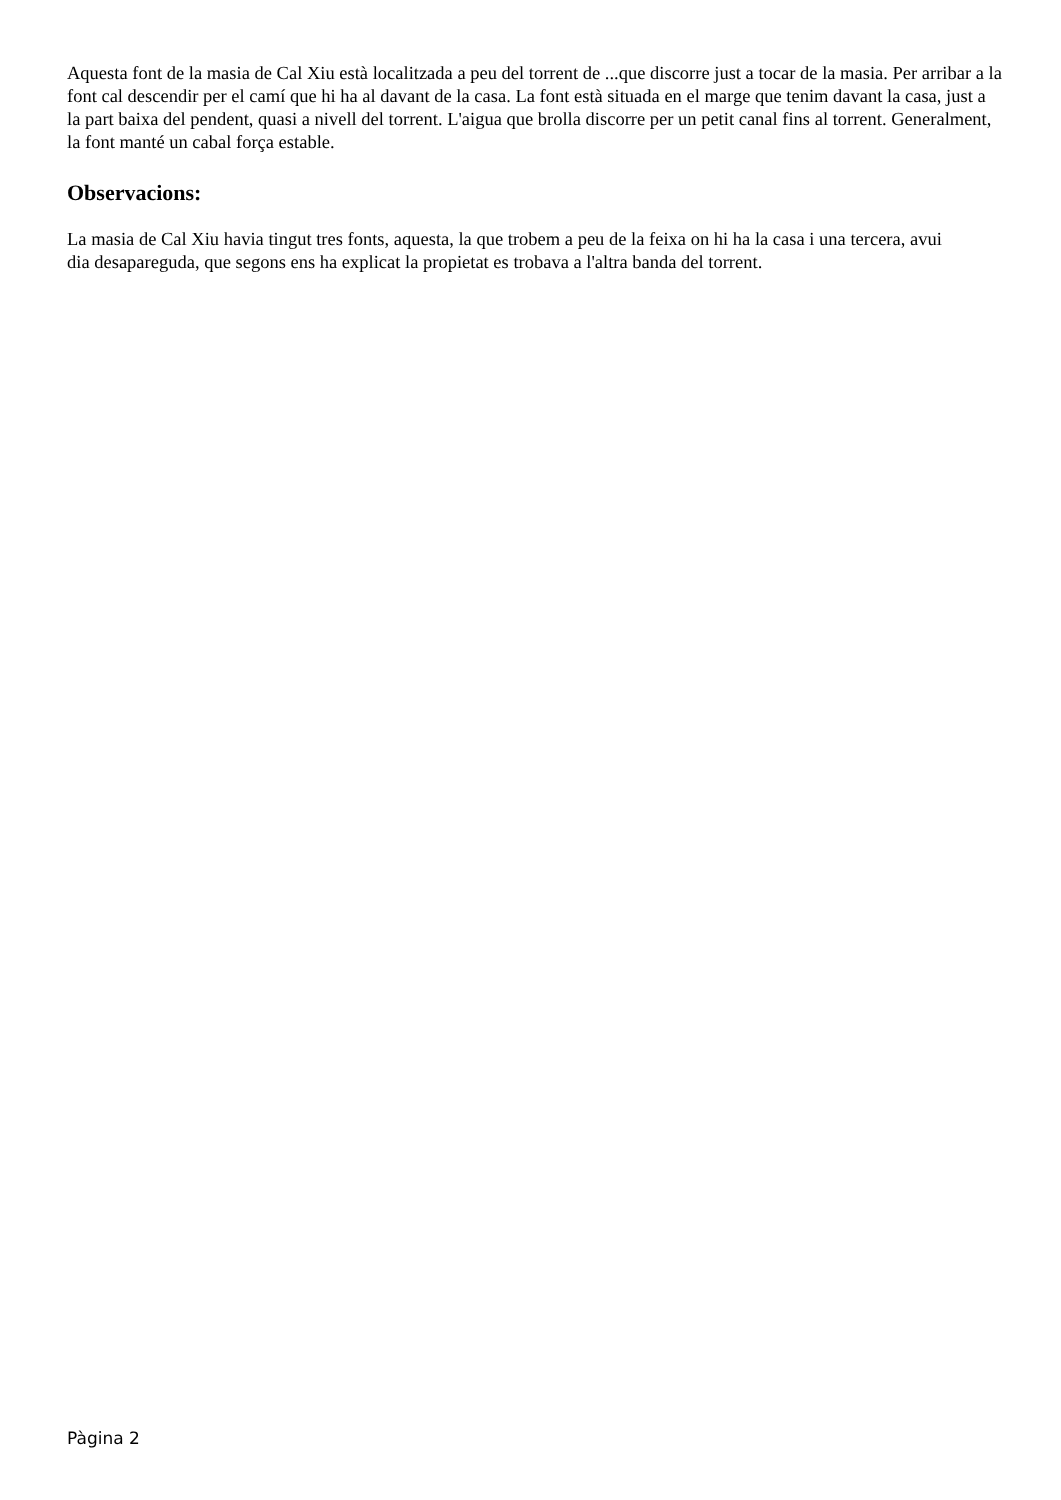Aquesta font de la masia de Cal Xiu està localitzada a peu del torrent de ...que discorre just a tocar de la masia. Per arribar a la font cal descendir per el camí que hi ha al davant de la casa. La font està situada en el marge que tenim davant la casa, just a la part baixa del pendent, quasi a nivell del torrent. L'aigua que brolla discorre per un petit canal fins al torrent. Generalment, la font manté un cabal força estable.
Observacions:
La masia de Cal Xiu havia tingut tres fonts, aquesta, la que trobem a peu de la feixa on hi ha la casa i una tercera, avui dia desapareguda, que segons ens ha explicat la propietat es trobava a l'altra banda del torrent.
Pàgina 2